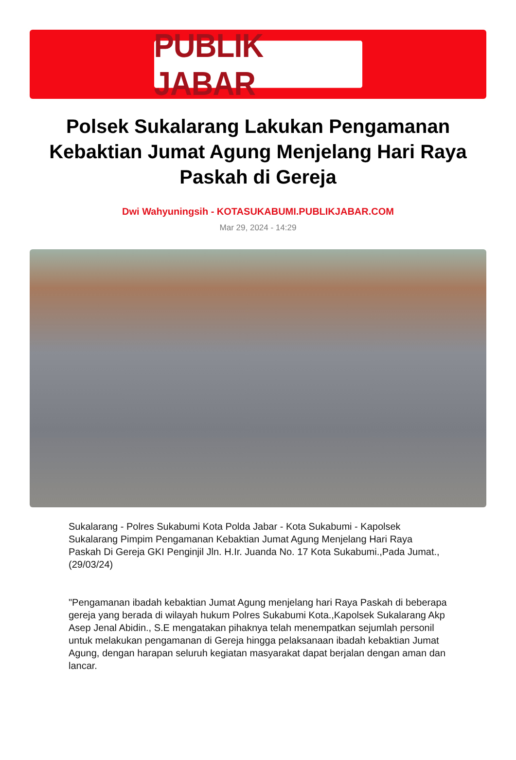PUBLIK JABAR
Polsek Sukalarang Lakukan Pengamanan Kebaktian Jumat Agung Menjelang Hari Raya Paskah di Gereja
Dwi Wahyuningsih - KOTASUKABUMI.PUBLIKJABAR.COM
Mar 29, 2024 - 14:29
Sukalarang - Polres Sukabumi Kota Polda Jabar - Kota Sukabumi - Kapolsek Sukalarang Pimpim Pengamanan Kebaktian Jumat Agung Menjelang Hari Raya Paskah Di Gereja GKI Penginjil Jln. H.Ir. Juanda No. 17 Kota Sukabumi.,Pada Jumat.,(29/03/24)
"Pengamanan ibadah kebaktian Jumat Agung menjelang hari Raya Paskah di beberapa gereja yang berada di wilayah hukum Polres Sukabumi Kota.,Kapolsek Sukalarang Akp Asep Jenal Abidin., S.E mengatakan pihaknya telah menempatkan sejumlah personil untuk melakukan pengamanan di Gereja hingga pelaksanaan ibadah kebaktian Jumat Agung, dengan harapan seluruh kegiatan masyarakat dapat berjalan dengan aman dan lancar.